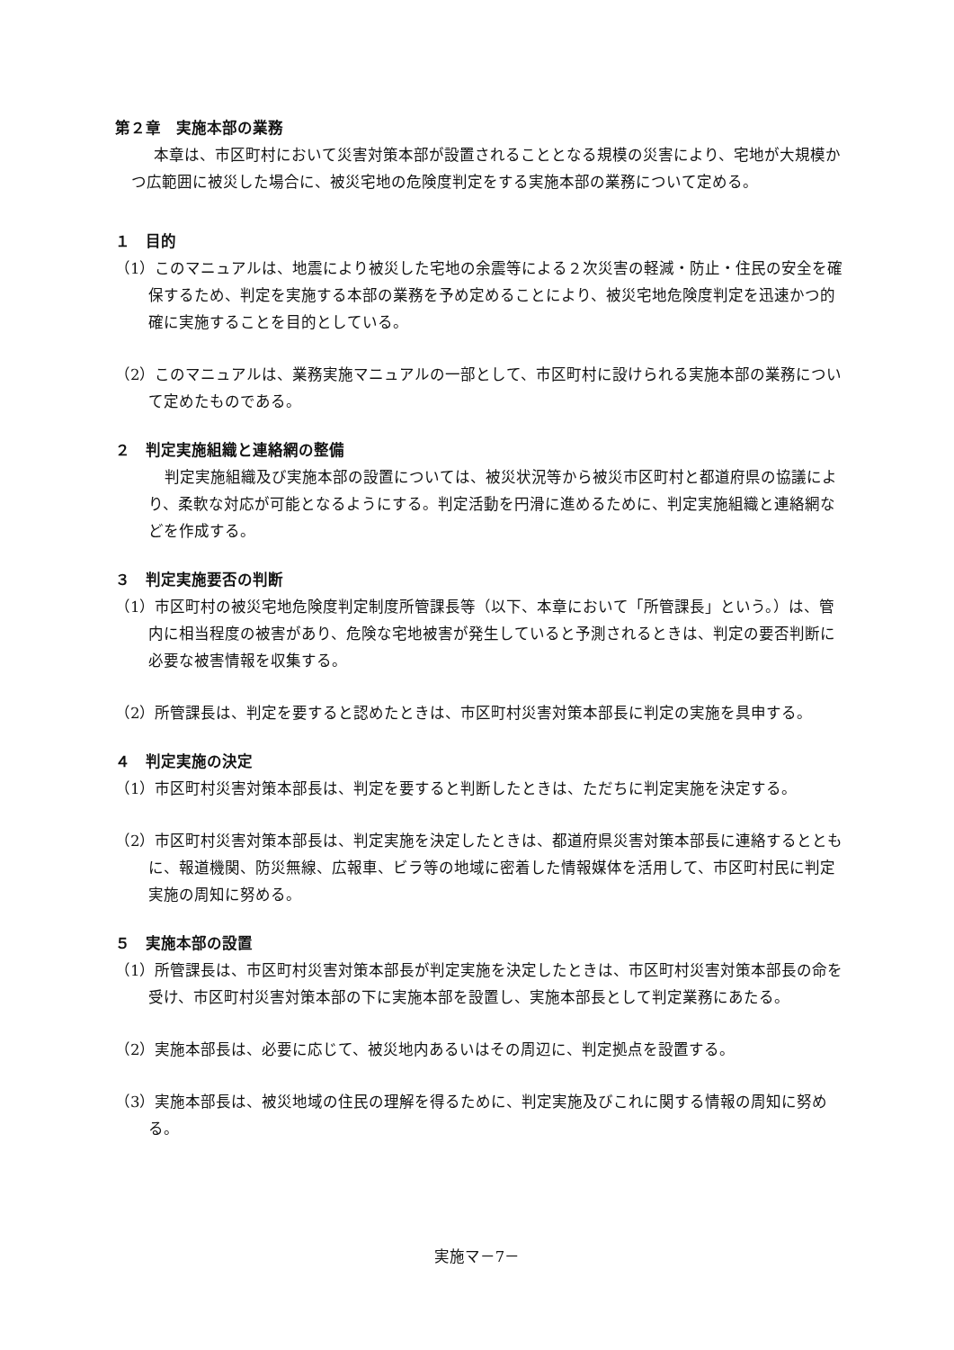第２章　実施本部の業務
本章は、市区町村において災害対策本部が設置されることとなる規模の災害により、宅地が大規模かつ広範囲に被災した場合に、被災宅地の危険度判定をする実施本部の業務について定める。
１　目的
（1）このマニュアルは、地震により被災した宅地の余震等による２次災害の軽減・防止・住民の安全を確保するため、判定を実施する本部の業務を予め定めることにより、被災宅地危険度判定を迅速かつ的確に実施することを目的としている。
（2）このマニュアルは、業務実施マニュアルの一部として、市区町村に設けられる実施本部の業務について定めたものである。
２　判定実施組織と連絡網の整備
判定実施組織及び実施本部の設置については、被災状況等から被災市区町村と都道府県の協議により、柔軟な対応が可能となるようにする。判定活動を円滑に進めるために、判定実施組織と連絡網などを作成する。
３　判定実施要否の判断
（1）市区町村の被災宅地危険度判定制度所管課長等（以下、本章において「所管課長」という。）は、管内に相当程度の被害があり、危険な宅地被害が発生していると予測されるときは、判定の要否判断に必要な被害情報を収集する。
（2）所管課長は、判定を要すると認めたときは、市区町村災害対策本部長に判定の実施を具申する。
４　判定実施の決定
（1）市区町村災害対策本部長は、判定を要すると判断したときは、ただちに判定実施を決定する。
（2）市区町村災害対策本部長は、判定実施を決定したときは、都道府県災害対策本部長に連絡するとともに、報道機関、防災無線、広報車、ビラ等の地域に密着した情報媒体を活用して、市区町村民に判定実施の周知に努める。
５　実施本部の設置
（1）所管課長は、市区町村災害対策本部長が判定実施を決定したときは、市区町村災害対策本部長の命を受け、市区町村災害対策本部の下に実施本部を設置し、実施本部長として判定業務にあたる。
（2）実施本部長は、必要に応じて、被災地内あるいはその周辺に、判定拠点を設置する。
（3）実施本部長は、被災地域の住民の理解を得るために、判定実施及びこれに関する情報の周知に努める。
実施マ－7－